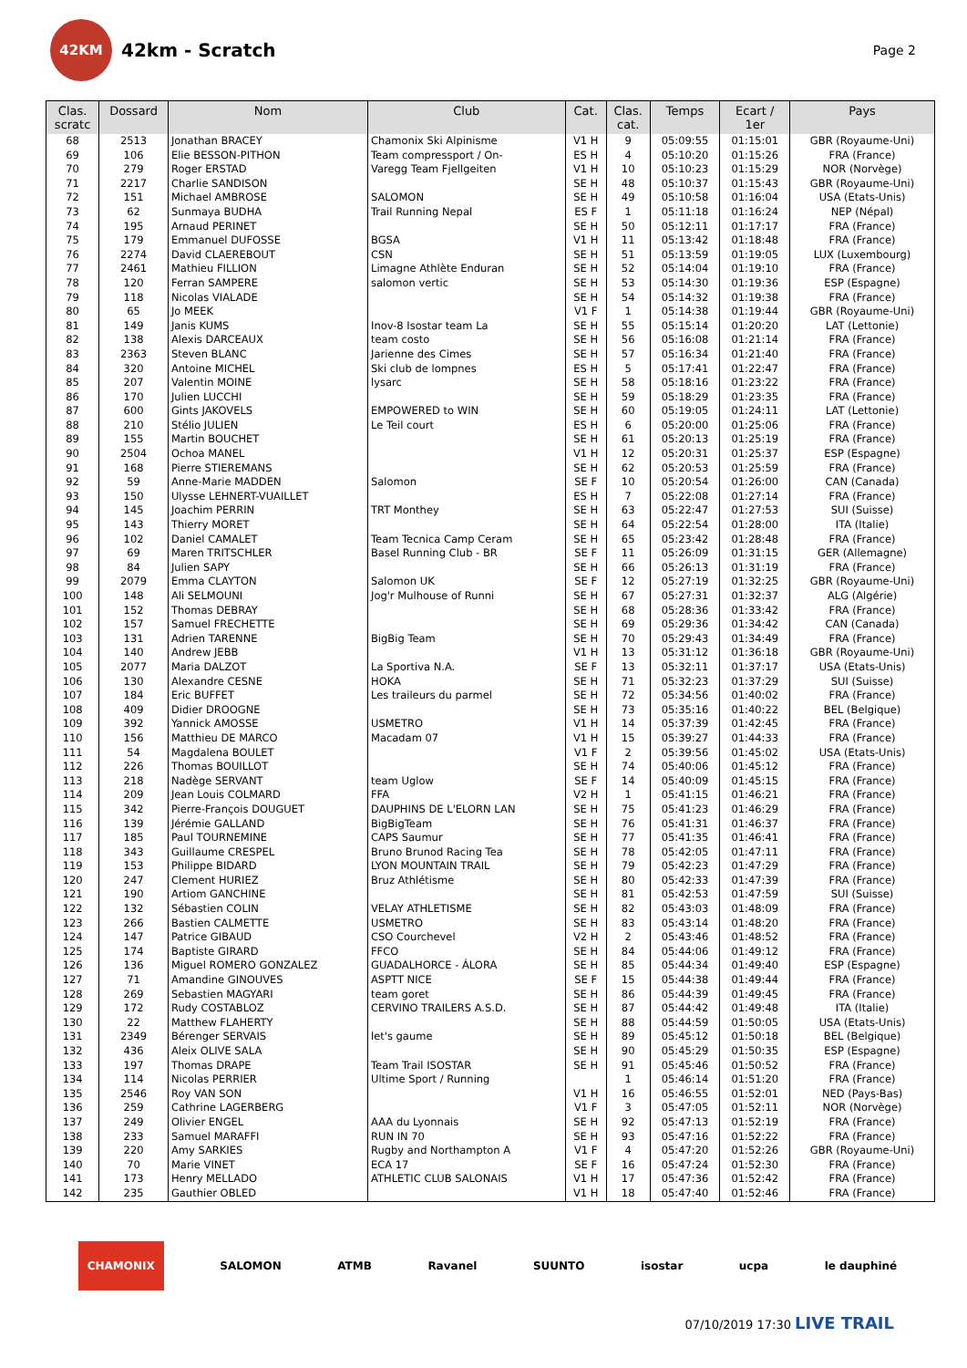42KM
42km - Scratch
Page 2
| Clas. scratc | Dossard | Nom | Club | Cat. | Clas. cat. | Temps | Ecart / 1er | Pays |
| --- | --- | --- | --- | --- | --- | --- | --- | --- |
| 68 | 2513 | Jonathan BRACEY | Chamonix Ski Alpinisme | V1 H | 9 | 05:09:55 | 01:15:01 | GBR (Royaume-Uni) |
| 69 | 106 | Elie BESSON-PITHON | Team compressport / On- | ES H | 4 | 05:10:20 | 01:15:26 | FRA (France) |
| 70 | 279 | Roger ERSTAD | Varegg Team Fjellgeiten | V1 H | 10 | 05:10:23 | 01:15:29 | NOR (Norvège) |
| 71 | 2217 | Charlie SANDISON | | SE H | 48 | 05:10:37 | 01:15:43 | GBR (Royaume-Uni) |
| 72 | 151 | Michael AMBROSE | SALOMON | SE H | 49 | 05:10:58 | 01:16:04 | USA (Etats-Unis) |
| 73 | 62 | Sunmaya BUDHA | Trail Running Nepal | ES F | 1 | 05:11:18 | 01:16:24 | NEP (Népal) |
| 74 | 195 | Arnaud PERINET | | SE H | 50 | 05:12:11 | 01:17:17 | FRA (France) |
| 75 | 179 | Emmanuel DUFOSSE | BGSA | V1 H | 11 | 05:13:42 | 01:18:48 | FRA (France) |
| 76 | 2274 | David CLAEREBOUT | CSN | SE H | 51 | 05:13:59 | 01:19:05 | LUX (Luxembourg) |
| 77 | 2461 | Mathieu FILLION | Limagne Athlète Enduran | SE H | 52 | 05:14:04 | 01:19:10 | FRA (France) |
| 78 | 120 | Ferran SAMPERE | salomon vertic | SE H | 53 | 05:14:30 | 01:19:36 | ESP (Espagne) |
| 79 | 118 | Nicolas VIALADE | | SE H | 54 | 05:14:32 | 01:19:38 | FRA (France) |
| 80 | 65 | Jo MEEK | | V1 F | 1 | 05:14:38 | 01:19:44 | GBR (Royaume-Uni) |
| 81 | 149 | Janis KUMS | Inov-8 Isostar team La | SE H | 55 | 05:15:14 | 01:20:20 | LAT (Lettonie) |
| 82 | 138 | Alexis DARCEAUX | team costo | SE H | 56 | 05:16:08 | 01:21:14 | FRA (France) |
| 83 | 2363 | Steven BLANC | Jarienne des Cimes | SE H | 57 | 05:16:34 | 01:21:40 | FRA (France) |
| 84 | 320 | Antoine MICHEL | Ski club de lompnes | ES H | 5 | 05:17:41 | 01:22:47 | FRA (France) |
| 85 | 207 | Valentin MOINE | lysarc | SE H | 58 | 05:18:16 | 01:23:22 | FRA (France) |
| 86 | 170 | Julien LUCCHI | | SE H | 59 | 05:18:29 | 01:23:35 | FRA (France) |
| 87 | 600 | Gints JAKOVELS | EMPOWERED to WIN | SE H | 60 | 05:19:05 | 01:24:11 | LAT (Lettonie) |
| 88 | 210 | Stélio JULIEN | Le Teil court | ES H | 6 | 05:20:00 | 01:25:06 | FRA (France) |
| 89 | 155 | Martin BOUCHET | | SE H | 61 | 05:20:13 | 01:25:19 | FRA (France) |
| 90 | 2504 | Ochoa MANEL | | V1 H | 12 | 05:20:31 | 01:25:37 | ESP (Espagne) |
| 91 | 168 | Pierre STIEREMANS | | SE H | 62 | 05:20:53 | 01:25:59 | FRA (France) |
| 92 | 59 | Anne-Marie MADDEN | Salomon | SE F | 10 | 05:20:54 | 01:26:00 | CAN (Canada) |
| 93 | 150 | Ulysse LEHNERT-VUAILLET | | ES H | 7 | 05:22:08 | 01:27:14 | FRA (France) |
| 94 | 145 | Joachim PERRIN | TRT Monthey | SE H | 63 | 05:22:47 | 01:27:53 | SUI (Suisse) |
| 95 | 143 | Thierry MORET | | SE H | 64 | 05:22:54 | 01:28:00 | ITA (Italie) |
| 96 | 102 | Daniel CAMALET | Team Tecnica Camp Ceram | SE H | 65 | 05:23:42 | 01:28:48 | FRA (France) |
| 97 | 69 | Maren TRITSCHLER | Basel Running Club - BR | SE F | 11 | 05:26:09 | 01:31:15 | GER (Allemagne) |
| 98 | 84 | Julien SAPY | | SE H | 66 | 05:26:13 | 01:31:19 | FRA (France) |
| 99 | 2079 | Emma CLAYTON | Salomon UK | SE F | 12 | 05:27:19 | 01:32:25 | GBR (Royaume-Uni) |
| 100 | 148 | Ali SELMOUNI | Jog'r Mulhouse of Runni | SE H | 67 | 05:27:31 | 01:32:37 | ALG (Algérie) |
| 101 | 152 | Thomas DEBRAY | | SE H | 68 | 05:28:36 | 01:33:42 | FRA (France) |
| 102 | 157 | Samuel FRECHETTE | | SE H | 69 | 05:29:36 | 01:34:42 | CAN (Canada) |
| 103 | 131 | Adrien TARENNE | BigBig Team | SE H | 70 | 05:29:43 | 01:34:49 | FRA (France) |
| 104 | 140 | Andrew JEBB | | V1 H | 13 | 05:31:12 | 01:36:18 | GBR (Royaume-Uni) |
| 105 | 2077 | Maria DALZOT | La Sportiva N.A. | SE F | 13 | 05:32:11 | 01:37:17 | USA (Etats-Unis) |
| 106 | 130 | Alexandre CESNE | HOKA | SE H | 71 | 05:32:23 | 01:37:29 | SUI (Suisse) |
| 107 | 184 | Eric BUFFET | Les traileurs du parmel | SE H | 72 | 05:34:56 | 01:40:02 | FRA (France) |
| 108 | 409 | Didier DROOGNE | | SE H | 73 | 05:35:16 | 01:40:22 | BEL (Belgique) |
| 109 | 392 | Yannick AMOSSE | USMETRO | V1 H | 14 | 05:37:39 | 01:42:45 | FRA (France) |
| 110 | 156 | Matthieu DE MARCO | Macadam 07 | V1 H | 15 | 05:39:27 | 01:44:33 | FRA (France) |
| 111 | 54 | Magdalena BOULET | | V1 F | 2 | 05:39:56 | 01:45:02 | USA (Etats-Unis) |
| 112 | 226 | Thomas BOUILLOT | | SE H | 74 | 05:40:06 | 01:45:12 | FRA (France) |
| 113 | 218 | Nadège SERVANT | team Uglow | SE F | 14 | 05:40:09 | 01:45:15 | FRA (France) |
| 114 | 209 | Jean Louis COLMARD | FFA | V2 H | 1 | 05:41:15 | 01:46:21 | FRA (France) |
| 115 | 342 | Pierre-François DOUGUET | DAUPHINS DE L'ELORN LAN | SE H | 75 | 05:41:23 | 01:46:29 | FRA (France) |
| 116 | 139 | Jérémie GALLAND | BigBigTeam | SE H | 76 | 05:41:31 | 01:46:37 | FRA (France) |
| 117 | 185 | Paul TOURNEMINE | CAPS Saumur | SE H | 77 | 05:41:35 | 01:46:41 | FRA (France) |
| 118 | 343 | Guillaume CRESPEL | Bruno Brunod Racing Tea | SE H | 78 | 05:42:05 | 01:47:11 | FRA (France) |
| 119 | 153 | Philippe BIDARD | LYON MOUNTAIN TRAIL | SE H | 79 | 05:42:23 | 01:47:29 | FRA (France) |
| 120 | 247 | Clement HURIEZ | Bruz Athlétisme | SE H | 80 | 05:42:33 | 01:47:39 | FRA (France) |
| 121 | 190 | Artiom GANCHINE | | SE H | 81 | 05:42:53 | 01:47:59 | SUI (Suisse) |
| 122 | 132 | Sébastien COLIN | VELAY ATHLETISME | SE H | 82 | 05:43:03 | 01:48:09 | FRA (France) |
| 123 | 266 | Bastien CALMETTE | USMETRO | SE H | 83 | 05:43:14 | 01:48:20 | FRA (France) |
| 124 | 147 | Patrice GIBAUD | CSO Courchevel | V2 H | 2 | 05:43:46 | 01:48:52 | FRA (France) |
| 125 | 174 | Baptiste GIRARD | FFCO | SE H | 84 | 05:44:06 | 01:49:12 | FRA (France) |
| 126 | 136 | Miguel ROMERO GONZALEZ | GUADALHORCE - ÁLORA | SE H | 85 | 05:44:34 | 01:49:40 | ESP (Espagne) |
| 127 | 71 | Amandine GINOUVES | ASPTT NICE | SE F | 15 | 05:44:38 | 01:49:44 | FRA (France) |
| 128 | 269 | Sebastien MAGYARI | team goret | SE H | 86 | 05:44:39 | 01:49:45 | FRA (France) |
| 129 | 172 | Rudy COSTABLOZ | CERVINO TRAILERS A.S.D. | SE H | 87 | 05:44:42 | 01:49:48 | ITA (Italie) |
| 130 | 22 | Matthew FLAHERTY | | SE H | 88 | 05:44:59 | 01:50:05 | USA (Etats-Unis) |
| 131 | 2349 | Bérenger SERVAIS | let's gaume | SE H | 89 | 05:45:12 | 01:50:18 | BEL (Belgique) |
| 132 | 436 | Aleix OLIVE SALA | | SE H | 90 | 05:45:29 | 01:50:35 | ESP (Espagne) |
| 133 | 197 | Thomas DRAPE | Team Trail ISOSTAR | SE H | 91 | 05:45:46 | 01:50:52 | FRA (France) |
| 134 | 114 | Nicolas PERRIER | Ultime Sport / Running | | 1 | 05:46:14 | 01:51:20 | FRA (France) |
| 135 | 2546 | Roy VAN SON | | V1 H | 16 | 05:46:55 | 01:52:01 | NED (Pays-Bas) |
| 136 | 259 | Cathrine LAGERBERG | | V1 F | 3 | 05:47:05 | 01:52:11 | NOR (Norvège) |
| 137 | 249 | Olivier ENGEL | AAA du Lyonnais | SE H | 92 | 05:47:13 | 01:52:19 | FRA (France) |
| 138 | 233 | Samuel MARAFFI | RUN IN 70 | SE H | 93 | 05:47:16 | 01:52:22 | FRA (France) |
| 139 | 220 | Amy SARKIES | Rugby and Northampton A | V1 F | 4 | 05:47:20 | 01:52:26 | GBR (Royaume-Uni) |
| 140 | 70 | Marie VINET | ECA 17 | SE F | 16 | 05:47:24 | 01:52:30 | FRA (France) |
| 141 | 173 | Henry MELLADO | ATHLETIC CLUB SALONAIS | V1 H | 17 | 05:47:36 | 01:52:42 | FRA (France) |
| 142 | 235 | Gauthier OBLED | | V1 H | 18 | 05:47:40 | 01:52:46 | FRA (France) |
CHAMONIX SALOMON ATMB Ravanel SUUNTO isostar ucpa le dauphiné
07/10/2019 17:30 LIVE TRAIL